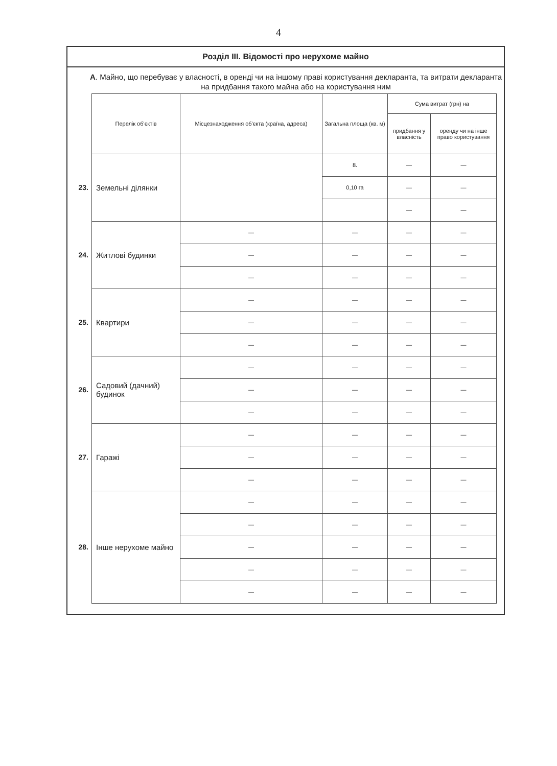4
Розділ III. Відомості про нерухоме майно
А. Майно, що перебуває у власності, в оренді чи на іншому праві користування декларанта, та витрати декларанта на придбання такого майна або на користування ним
| | Перелік об'єктів | Місцезнаходження об'єкта (країна, адреса) | Загальна площа (кв. м) | Сума витрат (грн) на | |
| --- | --- | --- | --- | --- | --- |
| | | | | придбання у власність | оренду чи на інше право користування |
| 23. | Земельні ділянки | | 8. | — | — |
| | | | 0,10 га | — | — |
| | | | | — | — |
| 24. | Житлові будинки | — | — | — | — |
| | | — | — | — | — |
| | | — | — | — | — |
| 25. | Квартири | — | — | — | — |
| | | — | — | — | — |
| | | — | — | — | — |
| 26. | Садовий (дачний) будинок | — | — | — | — |
| | | — | — | — | — |
| | | — | — | — | — |
| 27. | Гаражі | — | — | — | — |
| | | — | — | — | — |
| | | — | — | — | — |
| 28. | Інше нерухоме майно | — | — | — | — |
| | | — | — | — | — |
| | | — | — | — | — |
| | | — | — | — | — |
| | | — | — | — | — |